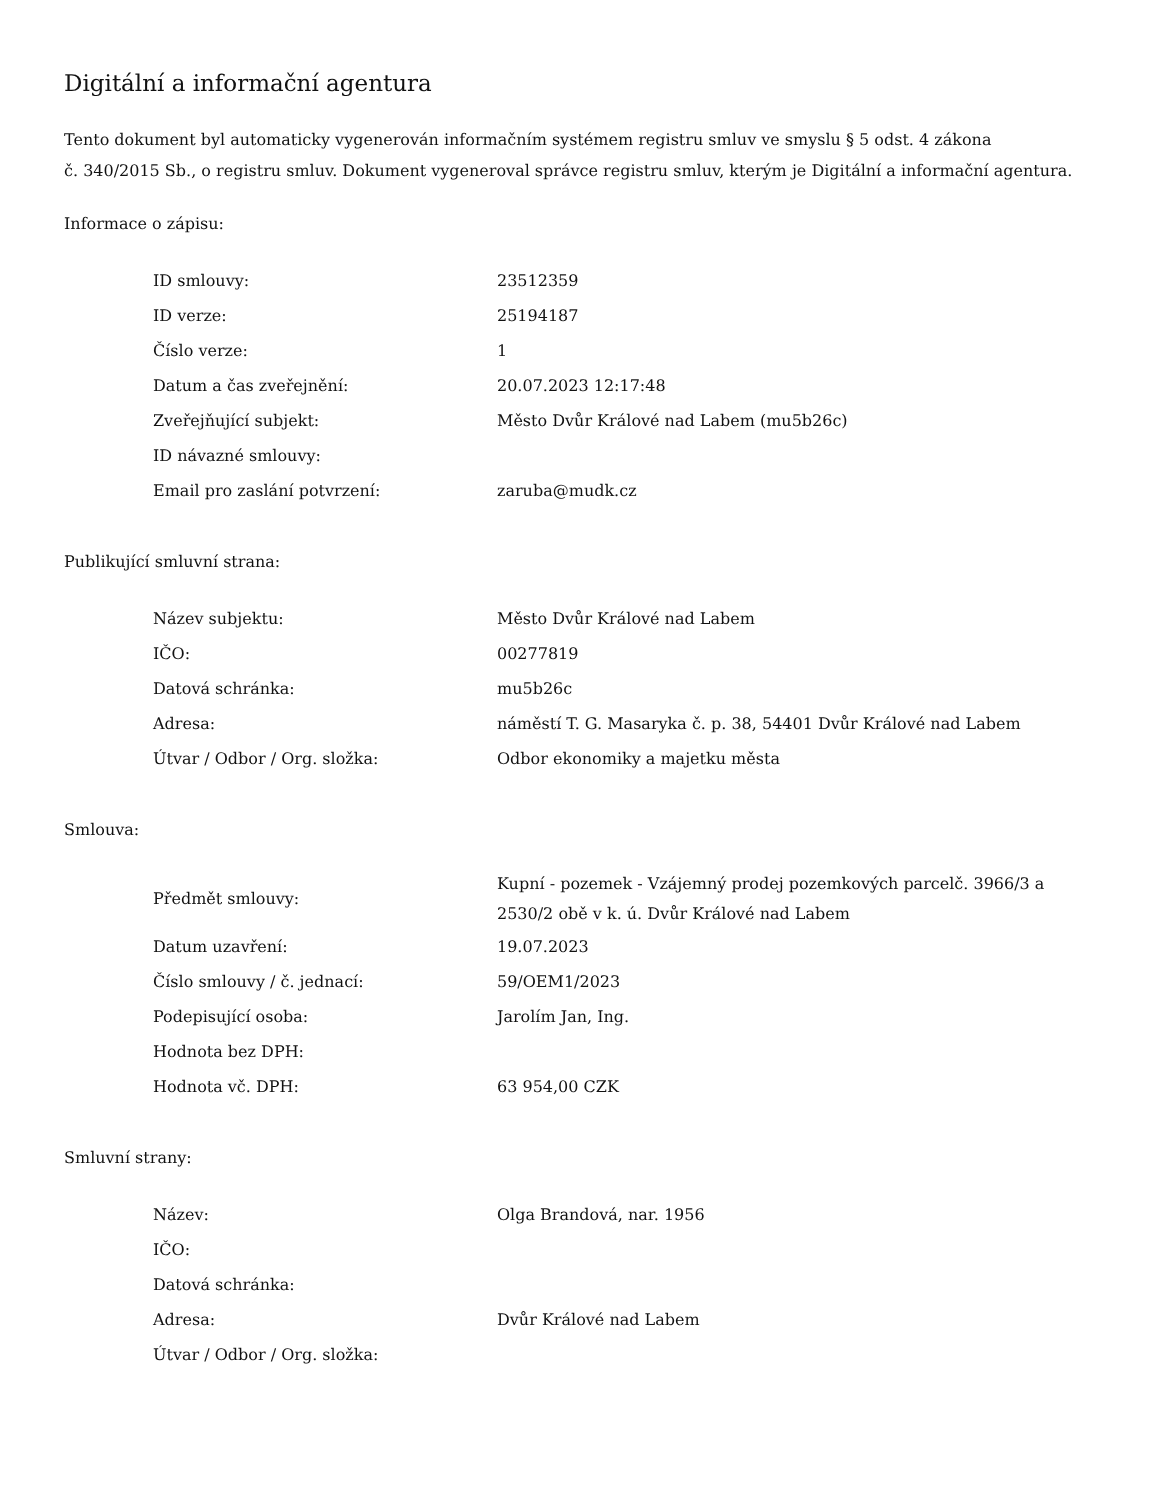Digitální a informační agentura
Tento dokument byl automaticky vygenerován informačním systémem registru smluv ve smyslu § 5 odst. 4 zákona
č. 340/2015 Sb., o registru smluv. Dokument vygeneroval správce registru smluv, kterým je Digitální a informační agentura.
Informace o zápisu:
| ID smlouvy: | 23512359 |
| ID verze: | 25194187 |
| Číslo verze: | 1 |
| Datum a čas zveřejnění: | 20.07.2023 12:17:48 |
| Zveřejňující subjekt: | Město Dvůr Králové nad Labem (mu5b26c) |
| ID návazné smlouvy: | |
| Email pro zaslání potvrzení: | zaruba@mudk.cz |
Publikující smluvní strana:
| Název subjektu: | Město Dvůr Králové nad Labem |
| IČO: | 00277819 |
| Datová schránka: | mu5b26c |
| Adresa: | náměstí T. G. Masaryka č. p. 38, 54401 Dvůr Králové nad Labem |
| Útvar / Odbor / Org. složka: | Odbor ekonomiky a majetku města |
Smlouva:
| Předmět smlouvy: | Kupní - pozemek - Vzájemný prodej pozemkových parcelč. 3966/3 a 2530/2 obě v k. ú. Dvůr Králové nad Labem |
| Datum uzavření: | 19.07.2023 |
| Číslo smlouvy / č. jednací: | 59/OEM1/2023 |
| Podepisující osoba: | Jarolím Jan, Ing. |
| Hodnota bez DPH: | |
| Hodnota vč. DPH: | 63 954,00 CZK |
Smluvní strany:
| Název: | Olga Brandová, nar. 1956 |
| IČO: | |
| Datová schránka: | |
| Adresa: | Dvůr Králové nad Labem |
| Útvar / Odbor / Org. složka: | |